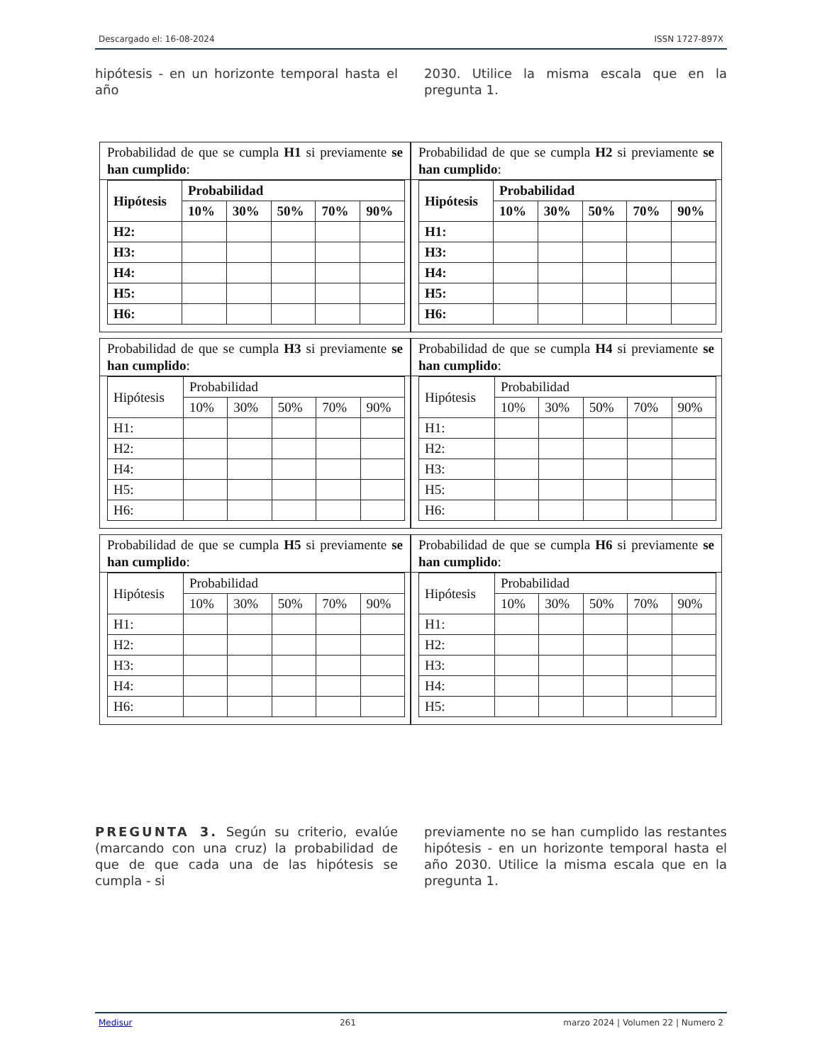Descargado el: 16-08-2024 ISSN 1727-897X
hipótesis - en un horizonte temporal hasta el año
2030. Utilice la misma escala que en la pregunta 1.
Probabilidad de que se cumpla H1 si previamente se han cumplido:
| Hipótesis | Probabilidad | | | | |
| --- | --- | --- | --- | --- | --- |
| | 10% | 30% | 50% | 70% | 90% |
| H2: | | | | | |
| H3: | | | | | |
| H4: | | | | | |
| H5: | | | | | |
| H6: | | | | | |
Probabilidad de que se cumpla H2 si previamente se han cumplido:
| Hipótesis | Probabilidad | | | | |
| --- | --- | --- | --- | --- | --- |
| | 10% | 30% | 50% | 70% | 90% |
| H1: | | | | | |
| H3: | | | | | |
| H4: | | | | | |
| H5: | | | | | |
| H6: | | | | | |
Probabilidad de que se cumpla H3 si previamente se han cumplido:
| Hipótesis | Probabilidad | | | | |
| --- | --- | --- | --- | --- | --- |
| | 10% | 30% | 50% | 70% | 90% |
| H1: | | | | | |
| H2: | | | | | |
| H4: | | | | | |
| H5: | | | | | |
| H6: | | | | | |
Probabilidad de que se cumpla H4 si previamente se han cumplido:
| Hipótesis | Probabilidad | | | | |
| --- | --- | --- | --- | --- | --- |
| | 10% | 30% | 50% | 70% | 90% |
| H1: | | | | | |
| H2: | | | | | |
| H3: | | | | | |
| H5: | | | | | |
| H6: | | | | | |
Probabilidad de que se cumpla H5 si previamente se han cumplido:
| Hipótesis | Probabilidad | | | | |
| --- | --- | --- | --- | --- | --- |
| | 10% | 30% | 50% | 70% | 90% |
| H1: | | | | | |
| H2: | | | | | |
| H3: | | | | | |
| H4: | | | | | |
| H6: | | | | | |
Probabilidad de que se cumpla H6 si previamente se han cumplido:
| Hipótesis | Probabilidad | | | | |
| --- | --- | --- | --- | --- | --- |
| | 10% | 30% | 50% | 70% | 90% |
| H1: | | | | | |
| H2: | | | | | |
| H3: | | | | | |
| H4: | | | | | |
| H5: | | | | | |
PREGUNTA 3. Según su criterio, evalúe (marcando con una cruz) la probabilidad de que de que cada una de las hipótesis se cumpla - si
previamente no se han cumplido las restantes hipótesis - en un horizonte temporal hasta el año 2030. Utilice la misma escala que en la pregunta 1.
Medisur 261 marzo 2024 | Volumen 22 | Numero 2